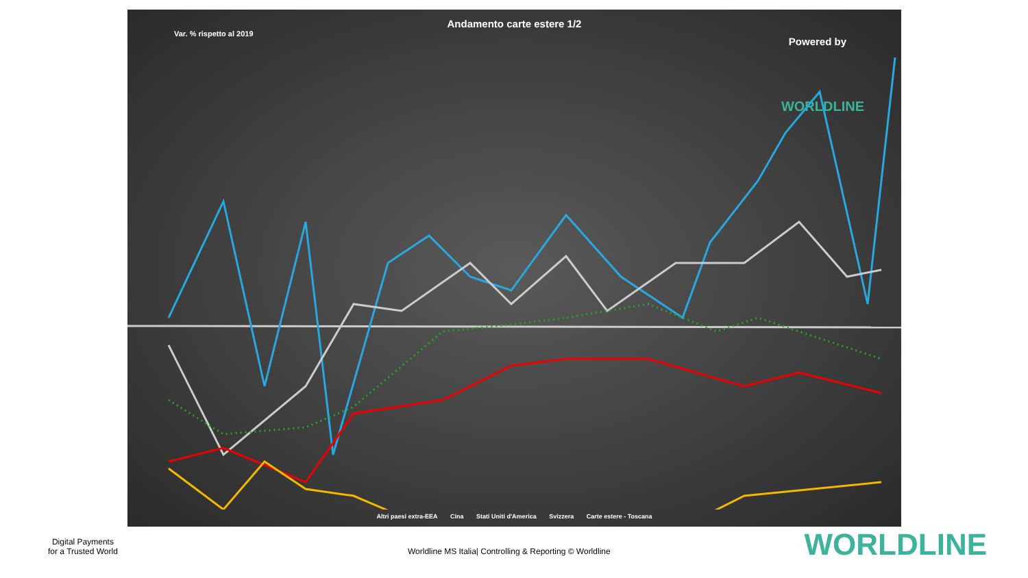Andamento carte estere 1/2
Var. % rispetto al 2019
Powered by
WORLDLINE
Altri paesi extra-EEA Cina Stati Uniti d'America Svizzera Carte estere - Toscana
Digital Payments
for a Trusted World
Worldline MS Italia| Controlling & Reporting © Worldline
WORLDLINE